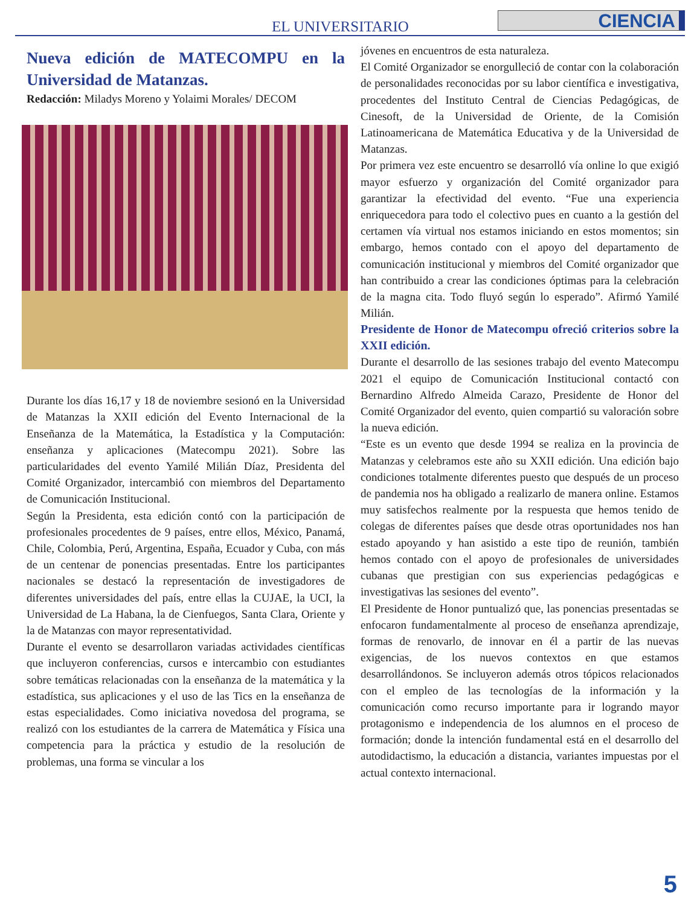EL UNIVERSITARIO CIENCIA
Nueva edición de MATECOMPU en la Universidad de Matanzas.
Redacción: Miladys Moreno y Yolaimi Morales/ DECOM
Durante los días 16,17 y 18 de noviembre sesionó en la Universidad de Matanzas la XXII edición del Evento Internacional de la Enseñanza de la Matemática, la Estadística y la Computación: enseñanza y aplicaciones (Matecompu 2021). Sobre las particularidades del evento Yamilé Milián Díaz, Presidenta del Comité Organizador, intercambió con miembros del Departamento de Comunicación Institucional.
Según la Presidenta, esta edición contó con la participación de profesionales procedentes de 9 países, entre ellos, México, Panamá, Chile, Colombia, Perú, Argentina, España, Ecuador y Cuba, con más de un centenar de ponencias presentadas. Entre los participantes nacionales se destacó la representación de investigadores de diferentes universidades del país, entre ellas la CUJAE, la UCI, la Universidad de La Habana, la de Cienfuegos, Santa Clara, Oriente y la de Matanzas con mayor representatividad.
Durante el evento se desarrollaron variadas actividades científicas que incluyeron conferencias, cursos e intercambio con estudiantes sobre temáticas relacionadas con la enseñanza de la matemática y la estadística, sus aplicaciones y el uso de las Tics en la enseñanza de estas especialidades. Como iniciativa novedosa del programa, se realizó con los estudiantes de la carrera de Matemática y Física una competencia para la práctica y estudio de la resolución de problemas, una forma se vincular a los
jóvenes en encuentros de esta naturaleza.
El Comité Organizador se enorgulleció de contar con la colaboración de personalidades reconocidas por su labor científica e investigativa, procedentes del Instituto Central de Ciencias Pedagógicas, de Cinesoft, de la Universidad de Oriente, de la Comisión Latinoamericana de Matemática Educativa y de la Universidad de Matanzas.
Por primera vez este encuentro se desarrolló vía online lo que exigió mayor esfuerzo y organización del Comité organizador para garantizar la efectividad del evento. “Fue una experiencia enriquecedora para todo el colectivo pues en cuanto a la gestión del certamen vía virtual nos estamos iniciando en estos momentos; sin embargo, hemos contado con el apoyo del departamento de comunicación institucional y miembros del Comité organizador que han contribuido a crear las condiciones óptimas para la celebración de la magna cita. Todo fluyó según lo esperado”. Afirmó Yamilé Milián.
Presidente de Honor de Matecompu ofreció criterios sobre la XXII edición.
Durante el desarrollo de las sesiones trabajo del evento Matecompu 2021 el equipo de Comunicación Institucional contactó con Bernardino Alfredo Almeida Carazo, Presidente de Honor del Comité Organizador del evento, quien compartió su valoración sobre la nueva edición.
“Este es un evento que desde 1994 se realiza en la provincia de Matanzas y celebramos este año su XXII edición. Una edición bajo condiciones totalmente diferentes puesto que después de un proceso de pandemia nos ha obligado a realizarlo de manera online. Estamos muy satisfechos realmente por la respuesta que hemos tenido de colegas de diferentes países que desde otras oportunidades nos han estado apoyando y han asistido a este tipo de reunión, también hemos contado con el apoyo de profesionales de universidades cubanas que prestigian con sus experiencias pedagógicas e investigativas las sesiones del evento”.
El Presidente de Honor puntualizó que, las ponencias presentadas se enfocaron fundamentalmente al proceso de enseñanza aprendizaje, formas de renovarlo, de innovar en él a partir de las nuevas exigencias, de los nuevos contextos en que estamos desarrollándonos. Se incluyeron además otros tópicos relacionados con el empleo de las tecnologías de la información y la comunicación como recurso importante para ir logrando mayor protagonismo e independencia de los alumnos en el proceso de formación; donde la intención fundamental está en el desarrollo del autodidactismo, la educación a distancia, variantes impuestas por el actual contexto internacional.
5